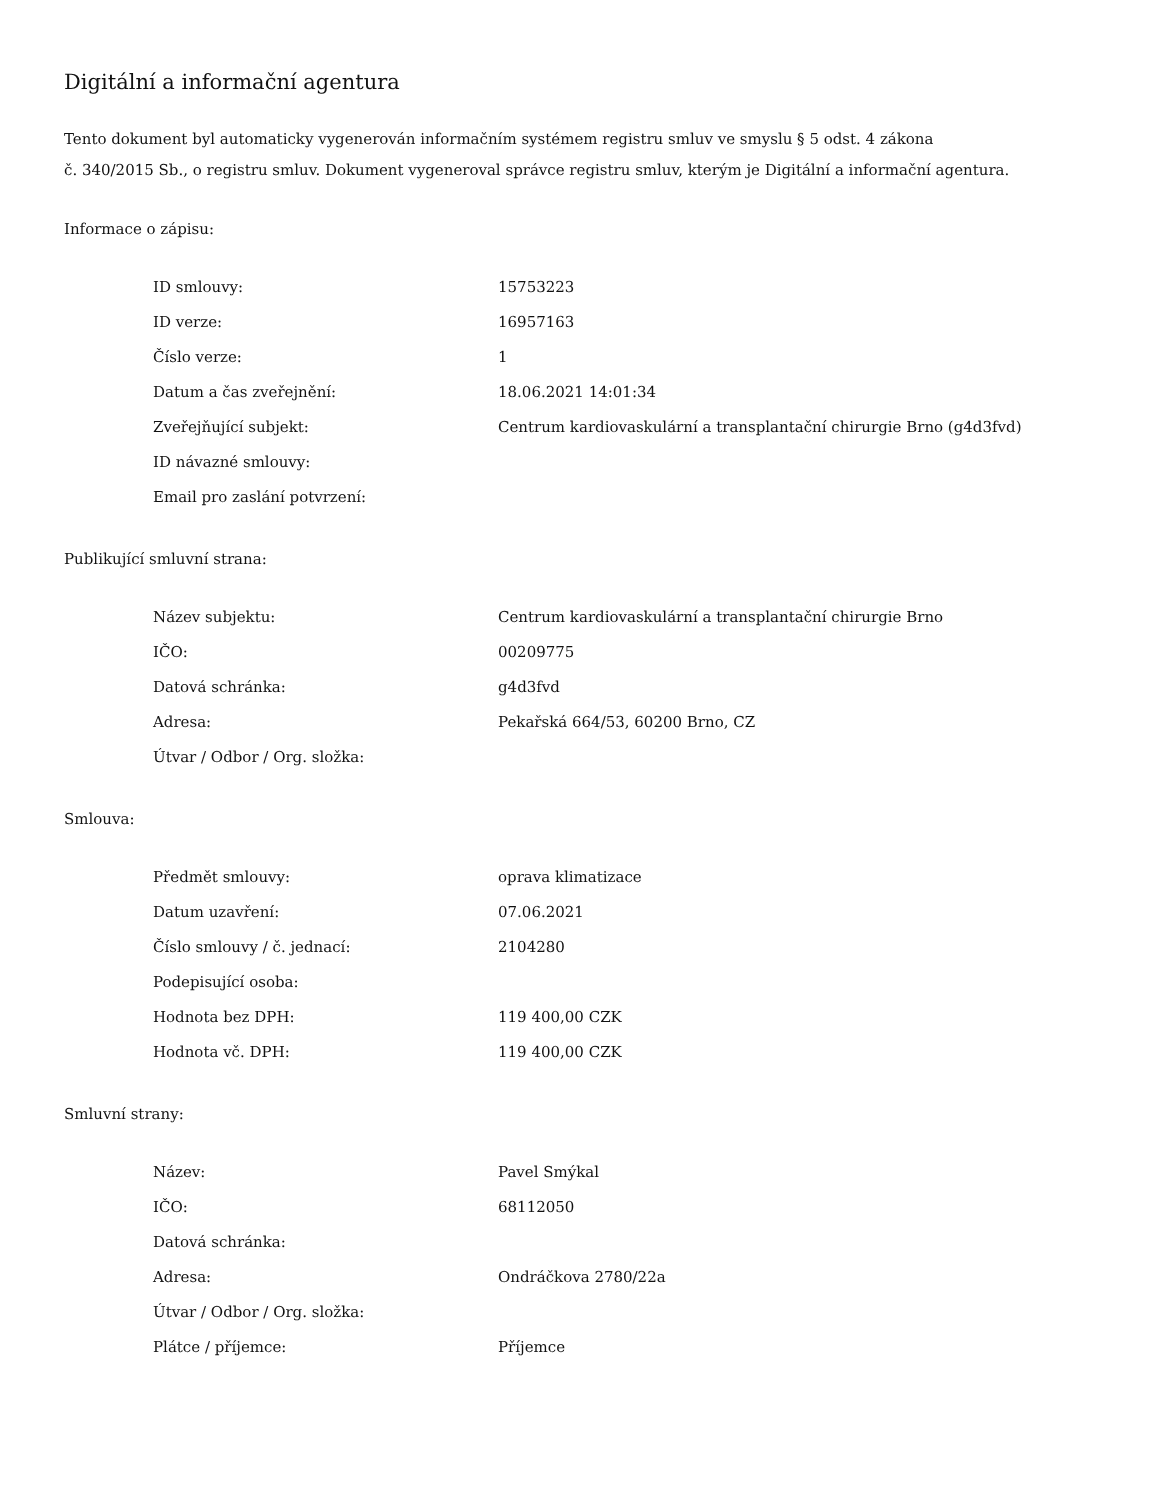Digitální a informační agentura
Tento dokument byl automaticky vygenerován informačním systémem registru smluv ve smyslu § 5 odst. 4 zákona
č. 340/2015 Sb., o registru smluv. Dokument vygeneroval správce registru smluv, kterým je Digitální a informační agentura.
Informace o zápisu:
| ID smlouvy: | 15753223 |
| ID verze: | 16957163 |
| Číslo verze: | 1 |
| Datum a čas zveřejnění: | 18.06.2021 14:01:34 |
| Zveřejňující subjekt: | Centrum kardiovaskulární a transplantační chirurgie Brno (g4d3fvd) |
| ID návazné smlouvy: | |
| Email pro zaslání potvrzení: | |
Publikující smluvní strana:
| Název subjektu: | Centrum kardiovaskulární a transplantační chirurgie Brno |
| IČO: | 00209775 |
| Datová schránka: | g4d3fvd |
| Adresa: | Pekařská 664/53, 60200 Brno, CZ |
| Útvar / Odbor / Org. složka: | |
Smlouva:
| Předmět smlouvy: | oprava klimatizace |
| Datum uzavření: | 07.06.2021 |
| Číslo smlouvy / č. jednací: | 2104280 |
| Podepisující osoba: | |
| Hodnota bez DPH: | 119 400,00 CZK |
| Hodnota vč. DPH: | 119 400,00 CZK |
Smluvní strany:
| Název: | Pavel Smýkal |
| IČO: | 68112050 |
| Datová schránka: | |
| Adresa: | Ondráčkova 2780/22a |
| Útvar / Odbor / Org. složka: | |
| Plátce / příjemce: | Příjemce |